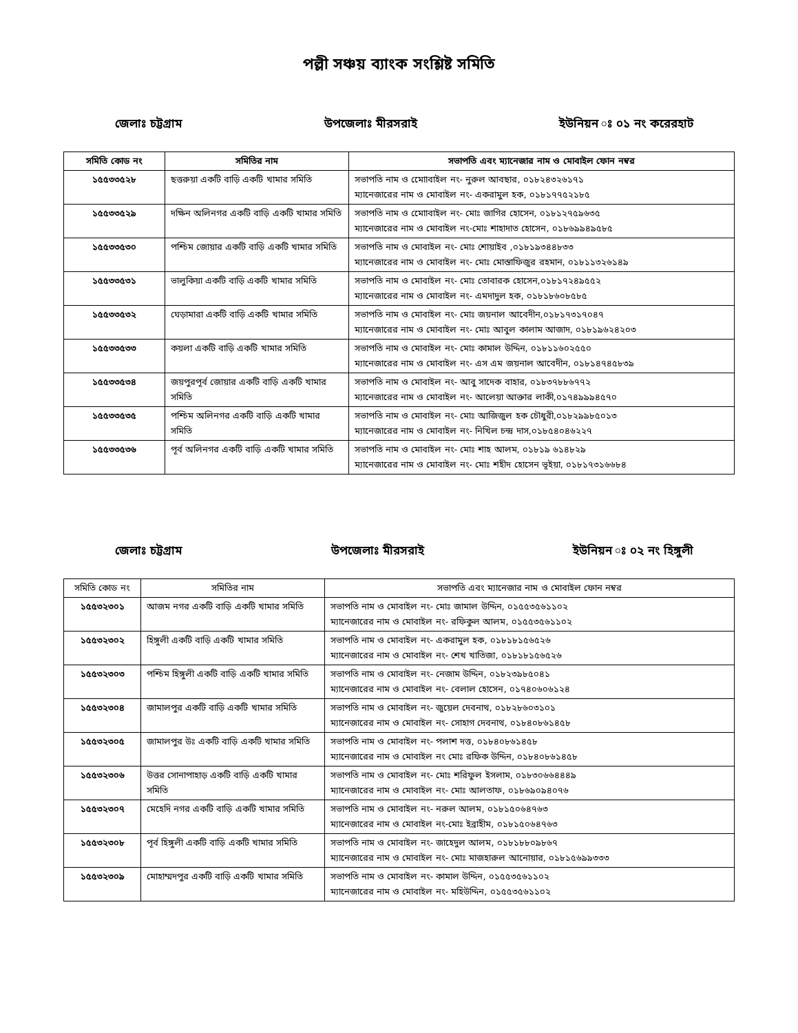পল্লী সঞ্চয় ব্যাংক সংশ্লিষ্ট সমিতি
জেলাঃ চট্টগ্রাম উপজেলাঃ মীরসরাই ইউনিয়ন ঃ ০১ নং করেরহাট
| সমিতি কোড নং | সমিতির নাম | সভাপতি এবং ম্যানেজার নাম ও মোবাইল ফোন নম্বর |
| --- | --- | --- |
| ১৫৫৩৩৫২৮ | ছত্তরুয়া একটি বাড়ি একটি খামার সমিতি | সভাপতি নাম ও মোোবাইল নং- নুরুল আবছার, ০১৮২৪৩২৬১৭১ ম্যানেজারের নাম ও মোবাইল নং- একরামুল হক, ০১৮১৭৭৫২১৮৫ |
| ১৫৫৩৩৫২৯ | দক্ষিন অলিনগর একটি বাড়ি একটি খামার সমিতি | সভাপতি নাম ও মোোবাইল নং- মোঃ জাগির হোসেন, ০১৮১২৭৫৯৬৩৫ ম্যানেজারের নাম ও মোবাইল নং-মোঃ শাহাদাত হোসেন, ০১৮৬৯৯৪৯৫৮৫ |
| ১৫৫৩৩৫৩০ | পশ্চিম জোয়ার একটি বাড়ি একটি খামার সমিতি | সভাপতি নাম ও মোবাইল নং- মোঃ শোয়াইব ,০১৮১৯৩৪৪৮৩৩ ম্যানেজারের নাম ও মোবাইল নং- মোঃ মোস্তাফিজুর রহমান, ০১৮১১৩২৬১৪৯ |
| ১৫৫৩৩৫৩১ | ভালুকিয়া একটি বাড়ি একটি খামার সমিতি | সভাপতি নাম ও মোবাইল নং- মোঃ তোবারক হোসেন,০১৮১৭২৪৯৫৫২ ম্যানেজারের নাম ও মোবাইল নং- এমদাদুল হক, ০১৮১৮৬০৮৫৮৫ |
| ১৫৫৩৩৫৩২ | ঘেড়ামারা একটি বাড়ি একটি খামার সমিতি | সভাপতি নাম ও মোবাইল নং- মোঃ জয়নাল আবেদীন,০১৮১৭৩১৭০৪৭ ম্যানেজারের নাম ও মোবাইল নং- মোঃ আবুল কালাম আজাদ, ০১৮১৯৬২৪২০৩ |
| ১৫৫৩৩৫৩৩ | কয়লা একটি বাড়ি একটি খামার সমিতি | সভাপতি নাম ও মোবাইল নং- মোঃ কামাল উদ্দিন, ০১৮১১৬০২৫৫০ ম্যানেজারের নাম ও মোবাইল নং- এস এম জয়নাল আবেদীন, ০১৮১৪৭৪৫৮৩৯ |
| ১৫৫৩৩৫৩৪ | জয়পুরপূর্ব জোয়ার একটি বাড়ি একটি খামার সমিতি | সভাপতি নাম ও মোবাইল নং- আবু সাদেক বাহার, ০১৮৩৭৮৮৬৭৭২ ম্যানেজারের নাম ও মোবাইল নং- আলেয়া আক্তার লাকী,০১৭৪৯৯৯৪৫৭০ |
| ১৫৫৩৩৫৩৫ | পশ্চিম অলিনগর একটি বাড়ি একটি খামার সমিতি | সভাপতি নাম ও মোবাইল নং- মোঃ আজিজুল হক চৌধুরী,০১৮২৯৯৮৫০১৩ ম্যানেজারের নাম ও মোবাইল নং- নিখিল চন্দ্র দাস,০১৮৫৪০৪৬২২৭ |
| ১৫৫৩৩৫৩৬ | পূর্ব অলিনগর একটি বাড়ি একটি খামার সমিতি | সভাপতি নাম ও মোবাইল নং- মোঃ শাহ আলম, ০১৮১৯ ৬১৪৮২৯ ম্যানেজারের নাম ও মোবাইল নং- মোঃ শহীদ হোসেন ভূইয়া, ০১৮১৭৩১৬৬৮৪ |
জেলাঃ চট্টগ্রাম উপজেলাঃ মীরসরাই ইউনিয়ন ঃ ০২ নং হিঙ্গুলী
| সমিতি কোড নং | সমিতির নাম | সভাপতি এবং ম্যানেজার নাম ও মোবাইল ফোন নম্বর |
| --- | --- | --- |
| ১৫৫৩২৩০১ | আজম নগর একটি বাড়ি একটি খামার সমিতি | সভাপতি নাম ও মোবাইল নং- মোঃ জামাল উদ্দিন, ০১৫৫৩৫৬১১০২ ম্যানেজারের নাম ও মোবাইল নং- রফিকুল আলম, ০১৫৫৩৫৬১১০২ |
| ১৫৫৩২৩০২ | হিঙ্গুলী একটি বাড়ি একটি খামার সমিতি | সভাপতি নাম ও মোবাইল নং- একরামুল হক, ০১৮১৮১৫৬৫২৬ ম্যানেজারের নাম ও মোবাইল নং- শেখ খাতিজা, ০১৮১৮১৫৬৫২৬ |
| ১৫৫৩২৩০৩ | পশ্চিম হিঙ্গুলী একটি বাড়ি একটি খামার সমিতি | সভাপতি নাম ও মোবাইল নং- নেজাম উদ্দিন, ০১৮২৩৯৮৫০৪১ ম্যানেজারের নাম ও মোবাইল নং- বেলাল হোসেন, ০১৭৪০৬০৬১২৪ |
| ১৫৫৩২৩০৪ | জামালপুর একটি বাড়ি একটি খামার সমিতি | সভাপতি নাম ও মোবাইল নং- জুয়েল দেবনাথ, ০১৮২৮৬০৩১০১ ম্যানেজারের নাম ও মোবাইল নং- সোহাগ দেবনাথ, ০১৮৪০৮৬১৪৫৮ |
| ১৫৫৩২৩০৫ | জামালপুর উঃ একটি বাড়ি একটি খামার সমিতি | সভাপতি নাম ও মোবাইল নং- পলাশ দত্ত, ০১৮৪০৮৬১৪৫৮ ম্যানেজারের নাম ও মোবাইল নং মোঃ রফিক উদ্দিন, ০১৮৪০৮৬১৪৫৮ |
| ১৫৫৩২৩০৬ | উত্তর সোনাপাহাড় একটি বাড়ি একটি খামার সমিতি | সভাপতি নাম ও মোবাইল নং- মোঃ শরিফুল ইসলাম, ০১৮৩০৬৬৪৪৪৯ ম্যানেজারের নাম ও মোবাইল নং- মোঃ আলতাফ, ০১৮৬৯০৯৪০৭৬ |
| ১৫৫৩২৩০৭ | মেহেদি নগর একটি বাড়ি একটি খামার সমিতি | সভাপতি নাম ও মোবাইল নং- নরুল আলম, ০১৮১৫০৬৪৭৬৩ ম্যানেজারের নাম ও মোবাইল নং-মোঃ ইব্রাহীম, ০১৮১৫০৬৪৭৬৩ |
| ১৫৫৩২৩০৮ | পূর্ব হিঙ্গুলী একটি বাড়ি একটি খামার সমিতি | সভাপতি নাম ও মোবাইল নং- জাহেদুল আলম, ০১৮১৮৮০৯৮৬৭ ম্যানেজারের নাম ও মোবাইল নং- মোঃ মাজহারুল আনোয়ার, ০১৮১৫৬৯৯৩৩৩ |
| ১৫৫৩২৩০৯ | মোহাম্মদপুর একটি বাড়ি একটি খামার সমিতি | সভাপতি নাম ও মোবাইল নং- কামাল উদ্দিন, ০১৫৫৩৫৬১১০২ ম্যানেজারের নাম ও মোবাইল নং- মহিউদ্দিন, ০১৫৫৩৫৬১১০২ |